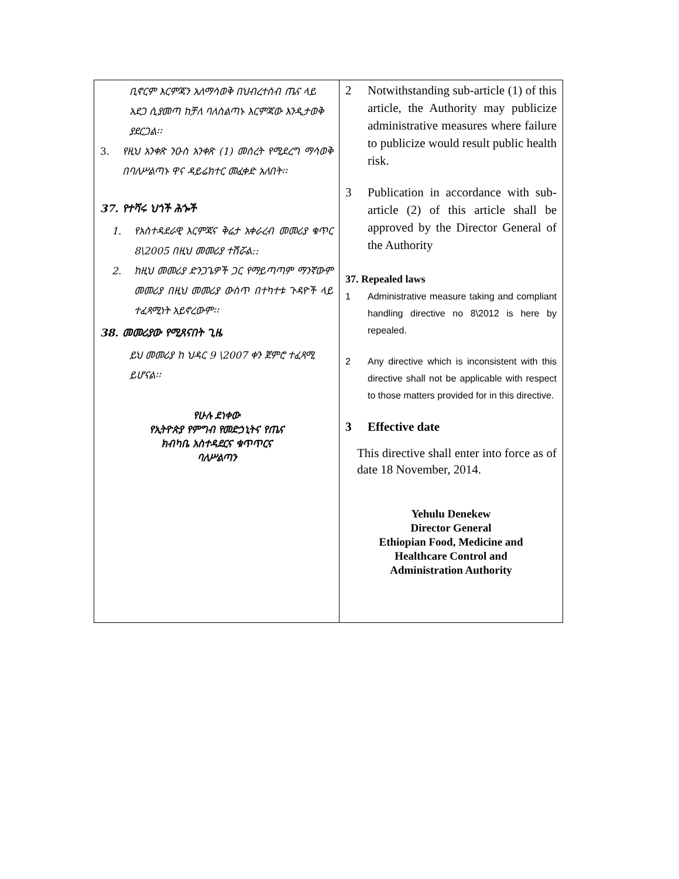| ቢኖርም እርምጃን አለማሳወቅ በህብረተሰብ ጤና ላይ አደጋ ሲያመጣ ከቻለ ባለስልጣኑ እርምጃው እንዲታወቅ ያደርጋል፡፡ 3. የዚህ አንቀጽ ንዑስ አንቀጽ (1) መሰረት የሚደረግ ማሳወቅ በባለሥልጣኑ ዋና ዳይሬክተር መፈቀድ አለበት፡፡ 37. የተሻሩ ህጎች ሕጐች 1. የአስተዳደራዊ እርምጃና ቅሬታ አቀራረብ መመሪያ ቁጥር 8\2005 በዚህ መመሪያ ተሽሯል:: 2. ከዚህ መመሪያ ድንጋጌዎች ጋር የማይጣጣም ማንኛውም መመሪያ በዚህ መመሪያ ውስጥ በተካተቱ ጉዳዮች ላይ ተፈጻሚነት አይኖረውም፡፡ 38. መመሪያው የሚጸናበት ጊዜ ይህ መመሪያ ከ ህዳር 9 \2007 ቀን ጀምሮ ተፈጻሚ ይሆናል፡፡ የሁሉ ደነቀው የኢትዮጵያ የምግብ የመድኃኒትና የጤና ክብካቤ አስተዳደርና ቁጥጥርና ባለሥልጣን | 2 Notwithstanding sub-article (1) of this article, the Authority may publicize administrative measures where failure to publicize would result public health risk. 3 Publication in accordance with sub-article (2) of this article shall be approved by the Director General of the Authority 37. Repealed laws 1 Administrative measure taking and compliant handling directive no 8\2012 is here by repealed. 2 Any directive which is inconsistent with this directive shall not be applicable with respect to those matters provided for in this directive. 3 Effective date This directive shall enter into force as of date 18 November, 2014. Yehulu Denekew Director General Ethiopian Food, Medicine and Healthcare Control and Administration Authority |